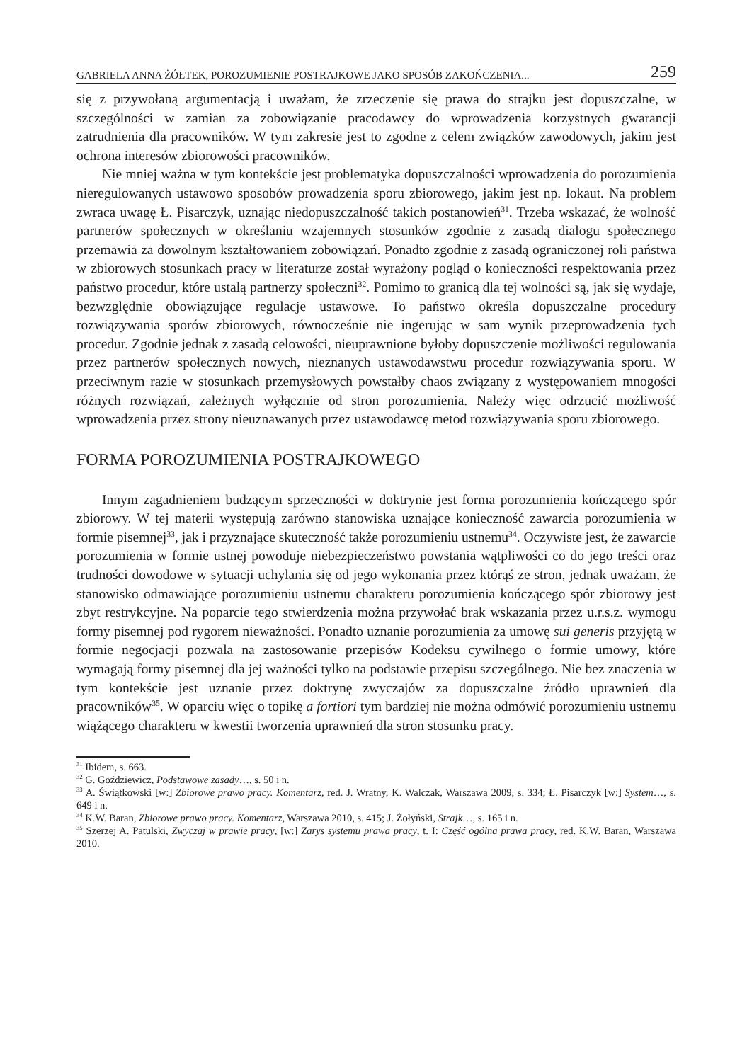GABRIELA ANNA ŻÓŁTEK, POROZUMIENIE POSTRAJKOWE JAKO SPOSÓB ZAKOŃCZENIA... 259
się z przywołaną argumentacją i uważam, że zrzeczenie się prawa do strajku jest dopuszczalne, w szczególności w zamian za zobowiązanie pracodawcy do wprowadzenia korzystnych gwarancji zatrudnienia dla pracowników. W tym zakresie jest to zgodne z celem związków zawodowych, jakim jest ochrona interesów zbiorowości pracowników.
Nie mniej ważna w tym kontekście jest problematyka dopuszczalności wprowadzenia do porozumienia nieregulowanych ustawowo sposobów prowadzenia sporu zbiorowego, jakim jest np. lokaut. Na problem zwraca uwagę Ł. Pisarczyk, uznając niedopuszczalność takich postanowień<sup>31</sup>. Trzeba wskazać, że wolność partnerów społecznych w określaniu wzajemnych stosunków zgodnie z zasadą dialogu społecznego przemawia za dowolnym kształtowaniem zobowiązań. Ponadto zgodnie z zasadą ograniczonej roli państwa w zbiorowych stosunkach pracy w literaturze został wyrażony pogląd o konieczności respektowania przez państwo procedur, które ustalą partnerzy społeczni<sup>32</sup>. Pomimo to granicą dla tej wolności są, jak się wydaje, bezwzględnie obowiązujące regulacje ustawowe. To państwo określa dopuszczalne procedury rozwiązywania sporów zbiorowych, równocześnie nie ingerując w sam wynik przeprowadzenia tych procedur. Zgodnie jednak z zasadą celowości, nieuprawnione byłoby dopuszczenie możliwości regulowania przez partnerów społecznych nowych, nieznanych ustawodawstwu procedur rozwiązywania sporu. W przeciwnym razie w stosunkach przemysłowych powstałby chaos związany z występowaniem mnogości różnych rozwiązań, zależnych wyłącznie od stron porozumienia. Należy więc odrzucić możliwość wprowadzenia przez strony nieuznawanych przez ustawodawcę metod rozwiązywania sporu zbiorowego.
FORMA POROZUMIENIA POSTRAJKOWEGO
Innym zagadnieniem budzącym sprzeczności w doktrynie jest forma porozumienia kończącego spór zbiorowy. W tej materii występują zarówno stanowiska uznające konieczność zawarcia porozumienia w formie pisemnej<sup>33</sup>, jak i przyznające skuteczność także porozumieniu ustnemu<sup>34</sup>. Oczywiste jest, że zawarcie porozumienia w formie ustnej powoduje niebezpieczeństwo powstania wątpliwości co do jego treści oraz trudności dowodowe w sytuacji uchylania się od jego wykonania przez którąś ze stron, jednak uważam, że stanowisko odmawiające porozumieniu ustnemu charakteru porozumienia kończącego spór zbiorowy jest zbyt restrykcyjne. Na poparcie tego stwierdzenia można przywołać brak wskazania przez u.r.s.z. wymogu formy pisemnej pod rygorem nieważności. Ponadto uznanie porozumienia za umowę sui generis przyjętą w formie negocjacji pozwala na zastosowanie przepisów Kodeksu cywilnego o formie umowy, które wymagają formy pisemnej dla jej ważności tylko na podstawie przepisu szczególnego. Nie bez znaczenia w tym kontekście jest uznanie przez doktrynę zwyczajów za dopuszczalne źródło uprawnień dla pracowników<sup>35</sup>. W oparciu więc o topikę a fortiori tym bardziej nie można odmówić porozumieniu ustnemu wiążącego charakteru w kwestii tworzenia uprawnień dla stron stosunku pracy.
<sup>31</sup> Ibidem, s. 663.
<sup>32</sup> G. Goździewicz, Podstawowe zasady…, s. 50 i n.
<sup>33</sup> A. Świątkowski [w:] Zbiorowe prawo pracy. Komentarz, red. J. Wratny, K. Walczak, Warszawa 2009, s. 334; Ł. Pisarczyk [w:] System…, s. 649 i n.
<sup>34</sup> K.W. Baran, Zbiorowe prawo pracy. Komentarz, Warszawa 2010, s. 415; J. Żołyński, Strajk…, s. 165 i n.
<sup>35</sup> Szerzej A. Patulski, Zwyczaj w prawie pracy, [w:] Zarys systemu prawa pracy, t. I: Część ogólna prawa pracy, red. K.W. Baran, Warszawa 2010.